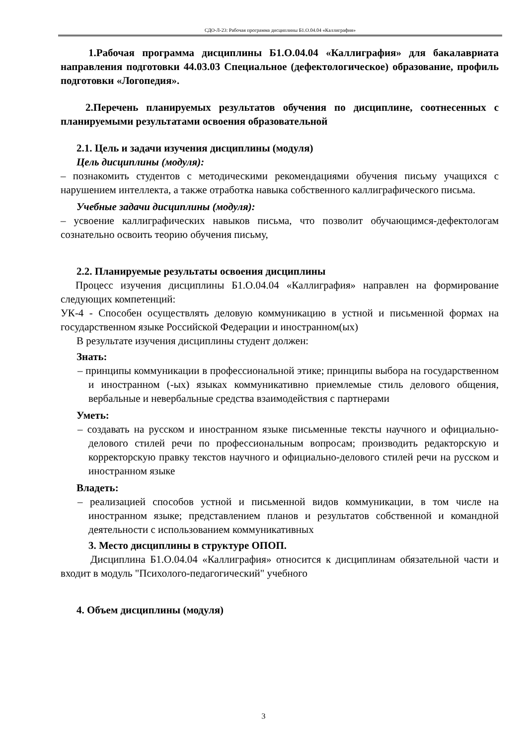СДО-Л-23: Рабочая программа дисциплины Б1.О.04.04 «Каллиграфия»
1.Рабочая программа дисциплины Б1.О.04.04 «Каллиграфия» для бакалавриата направления подготовки 44.03.03 Специальное (дефектологическое) образование, профиль подготовки «Логопедия».
2.Перечень планируемых результатов обучения по дисциплине, соотнесенных с планируемыми результатами освоения образовательной
2.1. Цель и задачи изучения дисциплины (модуля)
Цель дисциплины (модуля):
– познакомить студентов с методическими рекомендациями обучения письму учащихся с нарушением интеллекта, а также отработка навыка собственного каллиграфического письма.
Учебные задачи дисциплины (модуля):
– усвоение каллиграфических навыков письма, что позволит обучающимся-дефектологам сознательно освоить теорию обучения письму,
2.2. Планируемые результаты освоения дисциплины
Процесс изучения дисциплины Б1.О.04.04 «Каллиграфия» направлен на формирование следующих компетенций:
УК-4 - Способен осуществлять деловую коммуникацию в устной и письменной формах на государственном языке Российской Федерации и иностранном(ых)
В результате изучения дисциплины студент должен:
Знать:
– принципы коммуникации в профессиональной этике; принципы выбора на государственном и иностранном (-ых) языках коммуникативно приемлемые стиль делового общения, вербальные и невербальные средства взаимодействия с партнерами
Уметь:
– создавать на русском и иностранном языке письменные тексты научного и официально-делового стилей речи по профессиональным вопросам; производить редакторскую и корректорскую правку текстов научного и официально-делового стилей речи на русском и иностранном языке
Владеть:
– реализацией способов устной и письменной видов коммуникации, в том числе на иностранном языке; представлением планов и результатов собственной и командной деятельности с использованием коммуникативных
3. Место дисциплины в структуре ОПОП.
Дисциплина Б1.О.04.04 «Каллиграфия» относится к дисциплинам обязательной части и входит в модуль "Психолого-педагогический" учебного
4. Объем дисциплины (модуля)
3